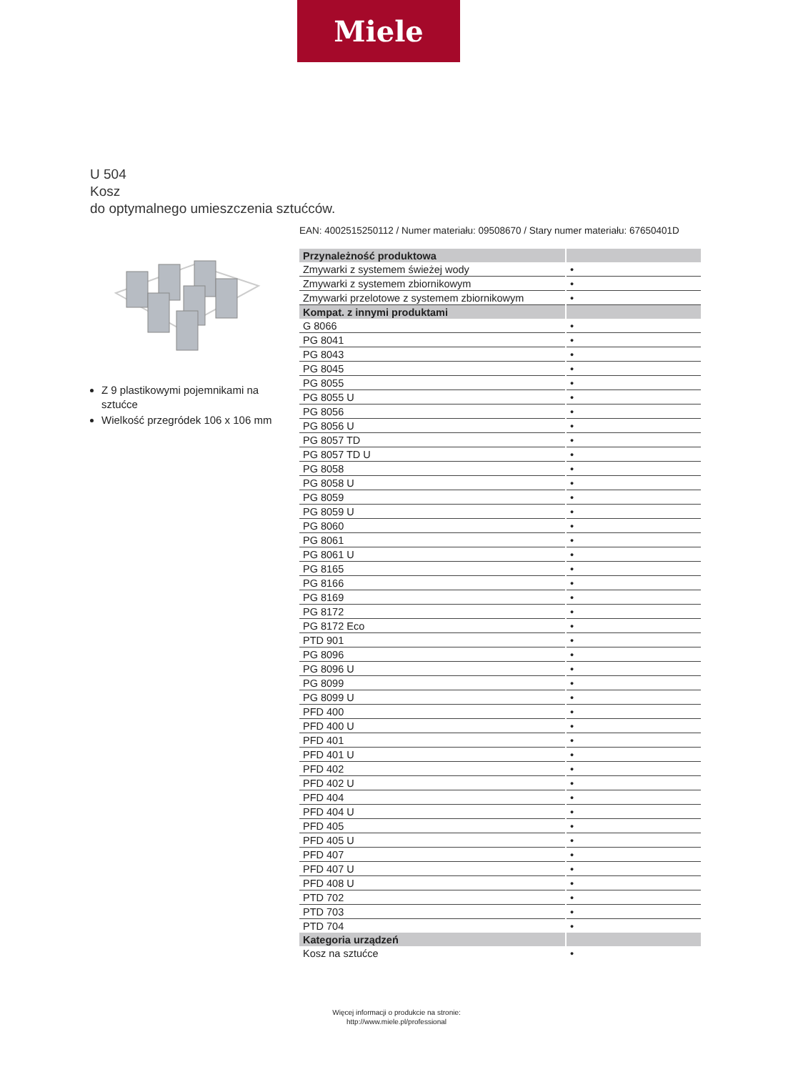Miele
U 504
Kosz
do optymalnego umieszczenia sztućców.
Z 9 plastikowymi pojemnikami na sztućce
Wielkość przegródek 106 x 106 mm
EAN: 4002515250112 / Numer materiału: 09508670 / Stary numer materiału: 67650401D
| Przynależność produktowa | |
| --- | --- |
| Zmywarki z systemem świeżej wody | • |
| Zmywarki z systemem zbiornikowym | • |
| Zmywarki przelotowe z systemem zbiornikowym | • |
| Kompat. z innymi produktami | |
| G 8066 | • |
| PG 8041 | • |
| PG 8043 | • |
| PG 8045 | • |
| PG 8055 | • |
| PG 8055 U | • |
| PG 8056 | • |
| PG 8056 U | • |
| PG 8057 TD | • |
| PG 8057 TD U | • |
| PG 8058 | • |
| PG 8058 U | • |
| PG 8059 | • |
| PG 8059 U | • |
| PG 8060 | • |
| PG 8061 | • |
| PG 8061 U | • |
| PG 8165 | • |
| PG 8166 | • |
| PG 8169 | • |
| PG 8172 | • |
| PG 8172 Eco | • |
| PTD 901 | • |
| PG 8096 | • |
| PG 8096 U | • |
| PG 8099 | • |
| PG 8099 U | • |
| PFD 400 | • |
| PFD 400 U | • |
| PFD 401 | • |
| PFD 401 U | • |
| PFD 402 | • |
| PFD 402 U | • |
| PFD 404 | • |
| PFD 404 U | • |
| PFD 405 | • |
| PFD 405 U | • |
| PFD 407 | • |
| PFD 407 U | • |
| PFD 408 U | • |
| PTD 702 | • |
| PTD 703 | • |
| PTD 704 | • |
| Kategoria urządzeń | |
| Kosz na sztućce | • |
Więcej informacji o produkcie na stronie:
http://www.miele.pl/professional